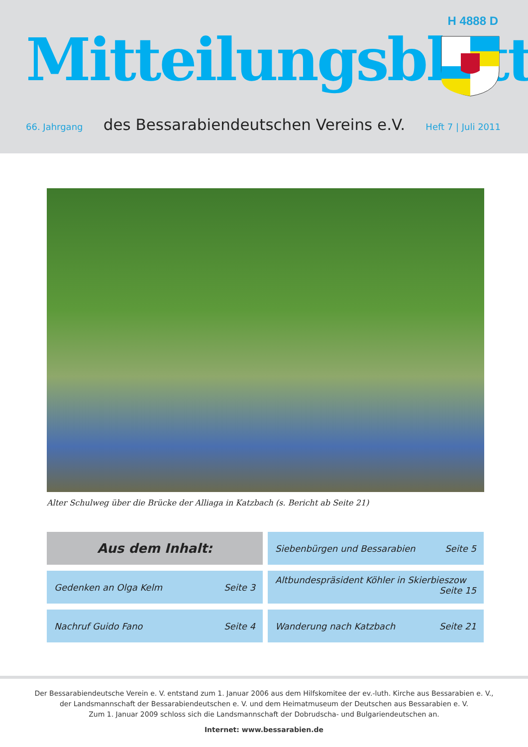H 4888 D
Mitteilungsblatt
66. Jahrgang des Bessarabiendeutschen Vereins e.V. Heft 7 | Juli 2011
Alter Schulweg über die Brücke der Alliaga in Katzbach (s. Bericht ab Seite 21)
Aus dem Inhalt:
Siebenbürgen und Bessarabien Seite 5
Gedenken an Olga Kelm Seite 3
Altbundespräsident Köhler in Skierbieszow
Seite 15
Nachruf Guido Fano Seite 4
Wanderung nach Katzbach Seite 21
Der Bessarabiendeutsche Verein e. V. entstand zum 1. Januar 2006 aus dem Hilfskomitee der ev.-luth. Kirche aus Bessarabien e. V.,
der Landsmannschaft der Bessarabiendeutschen e. V. und dem Heimatmuseum der Deutschen aus Bessarabien e. V.
Zum 1. Januar 2009 schloss sich die Landsmannschaft der Dobrudscha- und Bulgariendeutschen an.
Internet: www.bessarabien.de